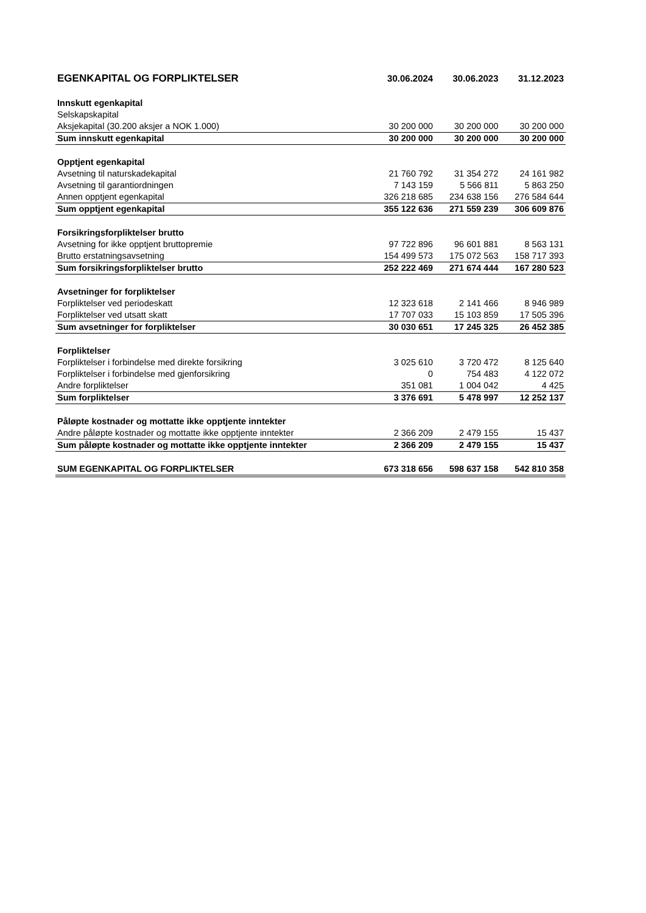| EGENKAPITAL OG FORPLIKTELSER | 30.06.2024 | 30.06.2023 | 31.12.2023 |
| --- | --- | --- | --- |
| Innskutt egenkapital | | | |
| Selskapskapital | | | |
| Aksjekapital (30.200 aksjer a NOK 1.000) | 30 200 000 | 30 200 000 | 30 200 000 |
| Sum innskutt egenkapital | 30 200 000 | 30 200 000 | 30 200 000 |
| Opptjent egenkapital | | | |
| Avsetning til naturskadekapital | 21 760 792 | 31 354 272 | 24 161 982 |
| Avsetning til garantiordningen | 7 143 159 | 5 566 811 | 5 863 250 |
| Annen opptjent egenkapital | 326 218 685 | 234 638 156 | 276 584 644 |
| Sum opptjent egenkapital | 355 122 636 | 271 559 239 | 306 609 876 |
| Forsikringsforpliktelser brutto | | | |
| Avsetning for ikke opptjent bruttopremie | 97 722 896 | 96 601 881 | 8 563 131 |
| Brutto erstatningsavsetning | 154 499 573 | 175 072 563 | 158 717 393 |
| Sum forsikringsforpliktelser brutto | 252 222 469 | 271 674 444 | 167 280 523 |
| Avsetninger for forpliktelser | | | |
| Forpliktelser ved periodeskatt | 12 323 618 | 2 141 466 | 8 946 989 |
| Forpliktelser ved utsatt skatt | 17 707 033 | 15 103 859 | 17 505 396 |
| Sum avsetninger for forpliktelser | 30 030 651 | 17 245 325 | 26 452 385 |
| Forpliktelser | | | |
| Forpliktelser i forbindelse med direkte forsikring | 3 025 610 | 3 720 472 | 8 125 640 |
| Forpliktelser i forbindelse med gjenforsikring | 0 | 754 483 | 4 122 072 |
| Andre forpliktelser | 351 081 | 1 004 042 | 4 425 |
| Sum forpliktelser | 3 376 691 | 5 478 997 | 12 252 137 |
| Påløpte kostnader og mottatte ikke opptjente inntekter | | | |
| Andre påløpte kostnader og mottatte ikke opptjente inntekter | 2 366 209 | 2 479 155 | 15 437 |
| Sum påløpte kostnader og mottatte ikke opptjente inntekter | 2 366 209 | 2 479 155 | 15 437 |
| SUM EGENKAPITAL OG FORPLIKTELSER | 673 318 656 | 598 637 158 | 542 810 358 |